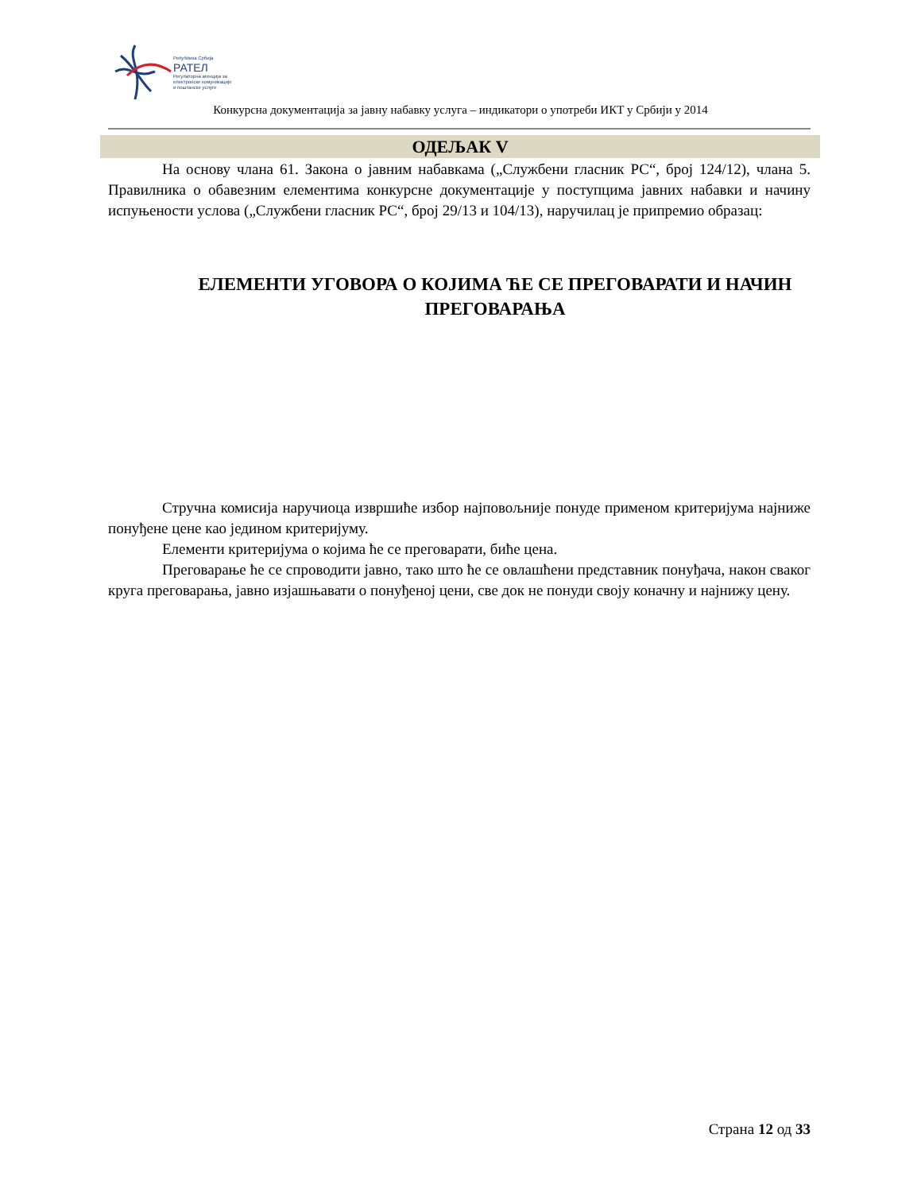Република Србија
РАТЕЛ
Регулаторна агенција за
електронске комуникације
и поштанске услуге
Конкурсна документација за јавну набавку услуга – индикатори о употреби ИКТ у Србији у 2014
ОДЕЉАК V
На основу члана 61. Закона о јавним набавкама („Службени гласник РС“, број 124/12), члана 5. Правилника о обавезним елементима конкурсне документације у поступцима јавних набавки и начину испуњености услова („Службени гласник РС“, број 29/13 и 104/13), наручилац је припремио образац:
ЕЛЕМЕНТИ УГОВОРА О КОЈИМА ЋЕ СЕ ПРЕГОВАРАТИ И НАЧИН ПРЕГОВАРАЊА
Стручна комисија наручиоца извршиће избор најповољније понуде применом критеријума најниже понуђене цене као једином критеријуму.
Елементи критеријума о којима ће се преговарати, биће цена.
Преговарање ће се спроводити јавно, тако што ће се овлашћени представник понуђача, након сваког круга преговарања, јавно изјашњавати о понуђеној цени, све док не понуди своју коначну и најнижу цену.
Страна 12 од 33